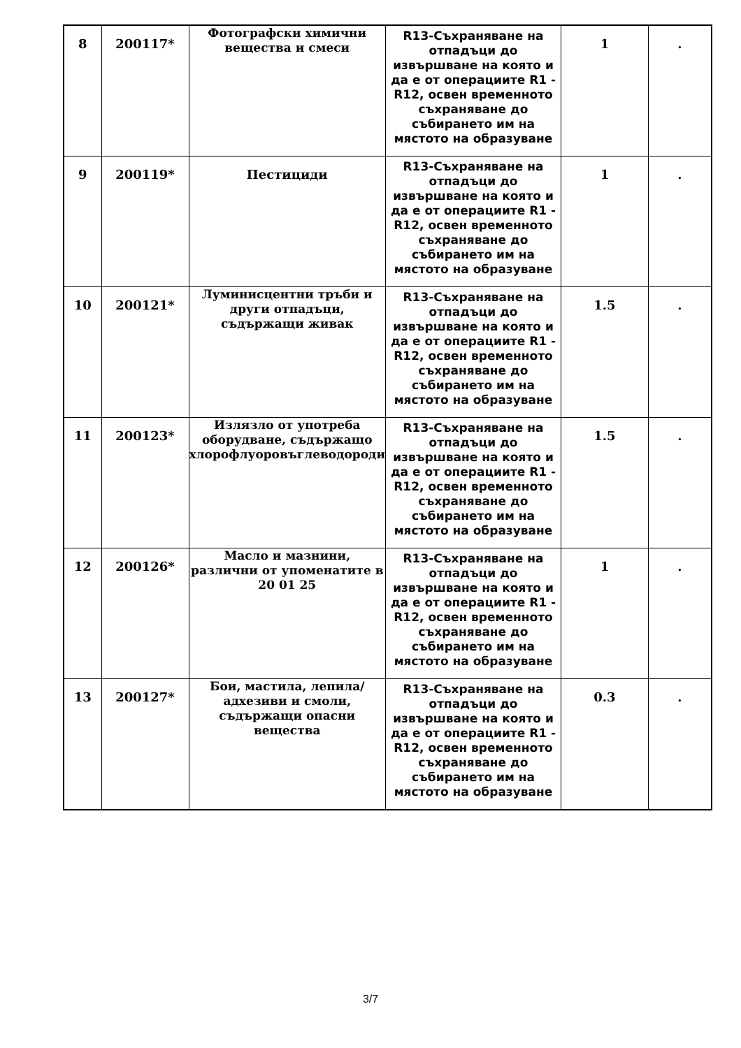| 8 | 200117* | Фотографски химични вещества и смеси | R13-Съхраняване на отпадъци до извършване на която и да е от операциите R1 - R12, освен временното съхраняване до събирането им на мястото на образуване | 1 | . |
| 9 | 200119* | Пестициди | R13-Съхраняване на отпадъци до извършване на която и да е от операциите R1 - R12, освен временното съхраняване до събирането им на мястото на образуване | 1 | . |
| 10 | 200121* | Луминисцентни тръби и други отпадъци, съдържащи живак | R13-Съхраняване на отпадъци до извършване на която и да е от операциите R1 - R12, освен временното съхраняване до събирането им на мястото на образуване | 1.5 | . |
| 11 | 200123* | Излязло от употреба оборудване, съдържащо хлорофлуоровъглеводороди | R13-Съхраняване на отпадъци до извършване на която и да е от операциите R1 - R12, освен временното съхраняване до събирането им на мястото на образуване | 1.5 | . |
| 12 | 200126* | Масло и мазнини, различни от упоменатите в 20 01 25 | R13-Съхраняване на отпадъци до извършване на която и да е от операциите R1 - R12, освен временното съхраняване до събирането им на мястото на образуване | 1 | . |
| 13 | 200127* | Бои, мастила, лепила/адхезиви и смоли, съдържащи опасни вещества | R13-Съхраняване на отпадъци до извършване на която и да е от операциите R1 - R12, освен временното съхраняване до събирането им на мястото на образуване | 0.3 | . |
3/7